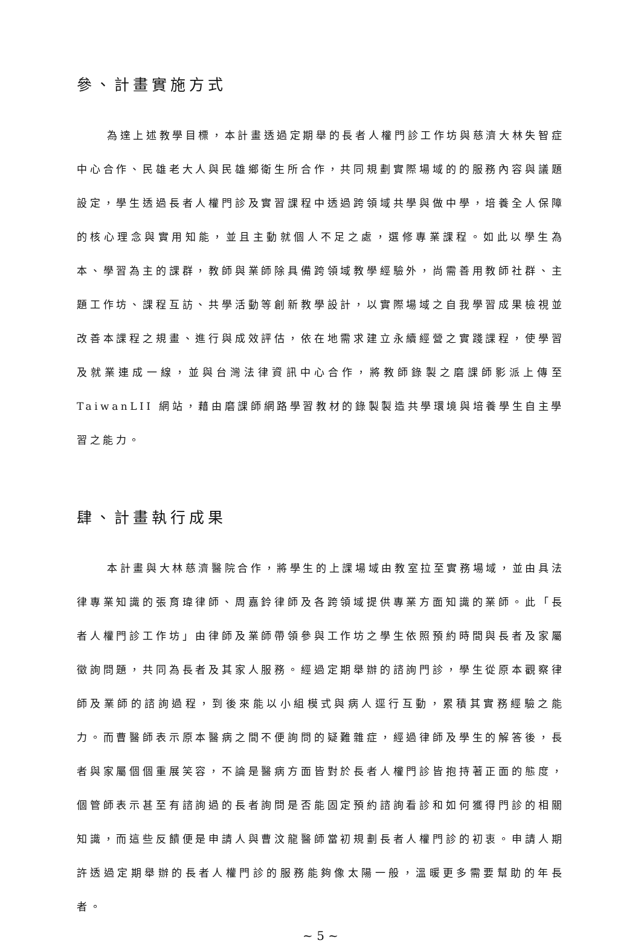參、計畫實施方式
為達上述教學目標，本計畫透過定期舉的長者人權門診工作坊與慈濟大林失智症中心合作、民雄老大人與民雄鄉衛生所合作，共同規劃實際場域的的服務內容與議題設定，學生透過長者人權門診及實習課程中透過跨領域共學與做中學，培養全人保障的核心理念與實用知能，並且主動就個人不足之處，選修專業課程。如此以學生為本、學習為主的課群，教師與業師除具備跨領域教學經驗外，尚需善用教師社群、主題工作坊、課程互訪、共學活動等創新教學設計，以實際場域之自我學習成果檢視並改善本課程之規畫、進行與成效評估，依在地需求建立永續經營之實踐課程，使學習及就業連成一線，並與台灣法律資訊中心合作，將教師錄製之磨課師影派上傳至 TaiwanLII 網站，藉由磨課師網路學習教材的錄製製造共學環境與培養學生自主學習之能力。
肆、計畫執行成果
本計畫與大林慈濟醫院合作，將學生的上課場域由教室拉至實務場域，並由具法律專業知識的張育瑋律師、周嘉鈴律師及各跨領域提供專業方面知識的業師。此「長者人權門診工作坊」由律師及業師帶領參與工作坊之學生依照預約時間與長者及家屬徵詢問題，共同為長者及其家人服務。經過定期舉辦的諮詢門診，學生從原本觀察律師及業師的諮詢過程，到後來能以小組模式與病人逕行互動，累積其實務經驗之能力。而曹醫師表示原本醫病之間不便詢問的疑難雜症，經過律師及學生的解答後，長者與家屬個個重展笑容，不論是醫病方面皆對於長者人權門診皆抱持著正面的態度，個管師表示甚至有諮詢過的長者詢問是否能固定預約諮詢看診和如何獲得門診的相關知識，而這些反饋便是申請人與曹汶龍醫師當初規劃長者人權門診的初衷。申請人期許透過定期舉辦的長者人權門診的服務能夠像太陽一般，溫暖更多需要幫助的年長者。
~ 5 ~